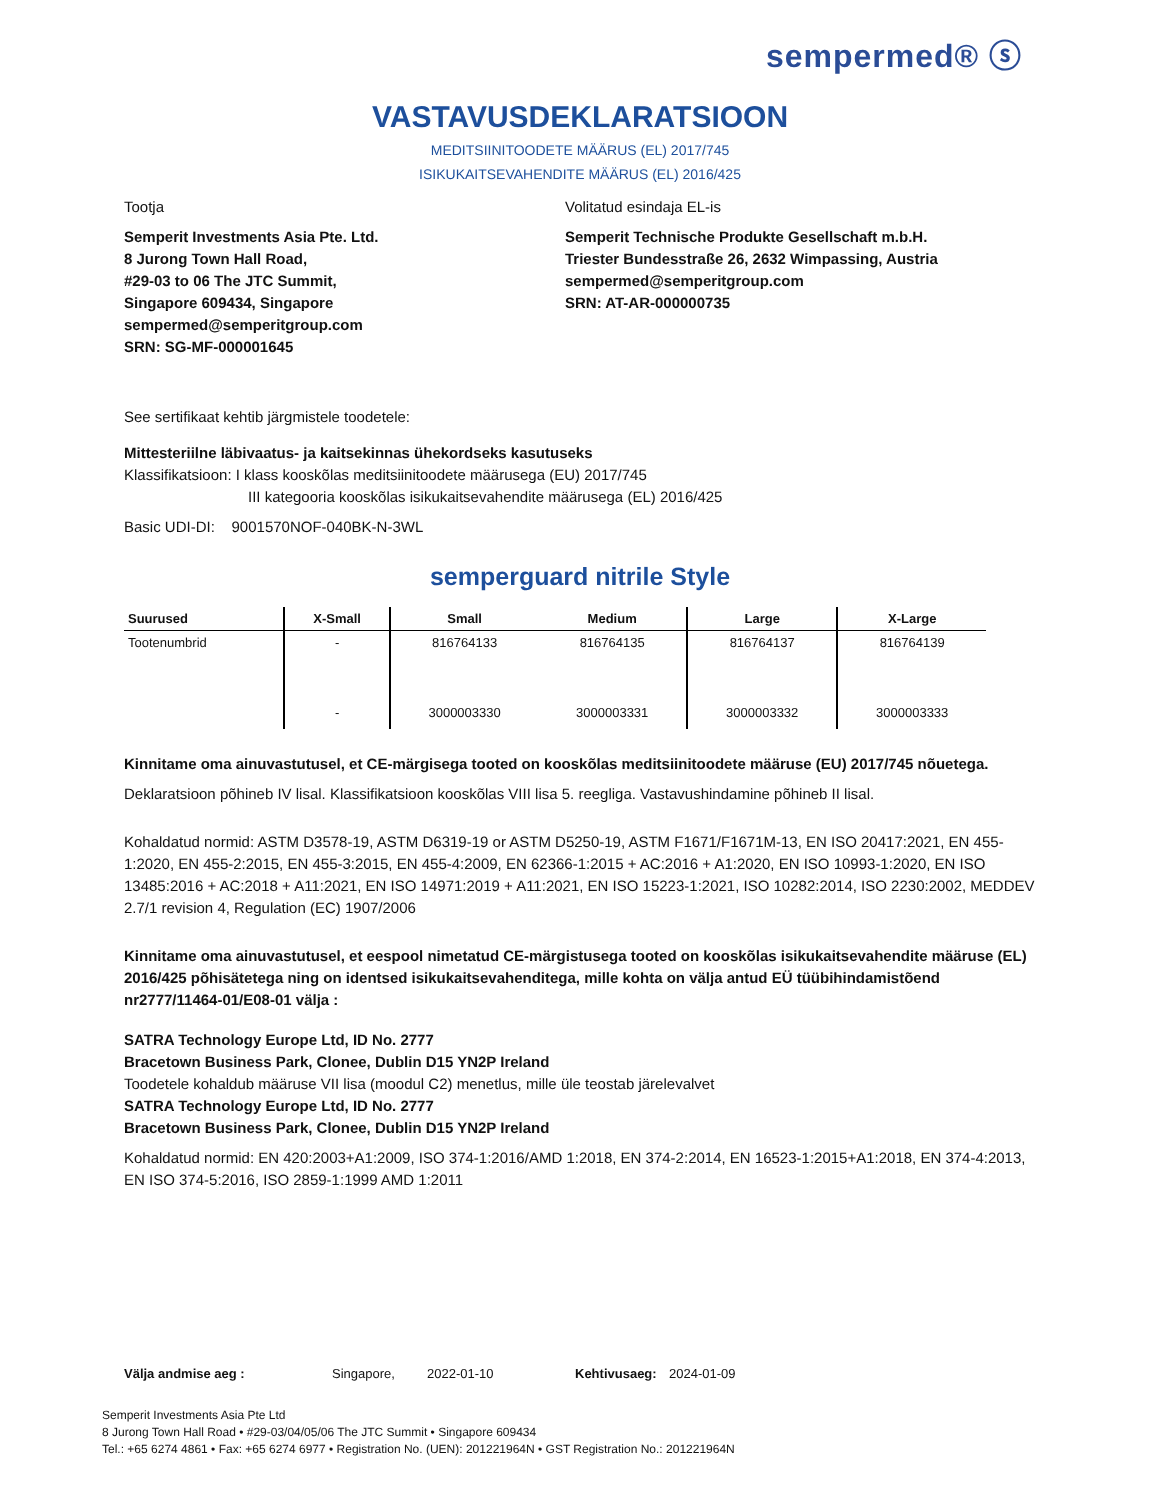sempermed® ⓢ
VASTAVUSDEKLARATSIOON
MEDITSIINITOODETE MÄÄRUS (EL) 2017/745
ISIKUKAITSEVAHENDITE MÄÄRUS (EL) 2016/425
Tootja
Semperit Investments Asia Pte. Ltd.
8 Jurong Town Hall Road,
#29-03 to 06 The JTC Summit,
Singapore 609434, Singapore
sempermed@semperitgroup.com
SRN: SG-MF-000001645
Volitatud esindaja EL-is
Semperit Technische Produkte Gesellschaft m.b.H.
Triester Bundesstraße 26, 2632 Wimpassing, Austria
sempermed@semperitgroup.com
SRN: AT-AR-000000735
See sertifikaat kehtib järgmistele toodetele:
Mittesteriilne läbivaatus- ja kaitsekinnas ühekordseks kasutuseks
Klassifikatsioon: I klass kooskõlas meditsiinitoodete määrusega (EU) 2017/745
III kategooria kooskõlas isikukaitsevahendite määrusega (EL) 2016/425
Basic UDI-DI: 9001570NOF-040BK-N-3WL
semperguard nitrile Style
| Suurused | X-Small | Small | Medium | Large | X-Large |
| --- | --- | --- | --- | --- | --- |
| Tootenumbrid | - | 816764133 | 816764135 | 816764137 | 816764139 |
| | - | 3000003330 | 3000003331 | 3000003332 | 3000003333 |
Kinnitame oma ainuvastutusel, et CE-märgisega tooted on kooskõlas meditsiinitoodete määruse (EU) 2017/745 nõuetega.
Deklaratsioon põhineb IV lisal. Klassifikatsioon kooskõlas VIII lisa 5. reegliga. Vastavushindamine põhineb II lisal.
Kohaldatud normid: ASTM D3578-19, ASTM D6319-19 or ASTM D5250-19, ASTM F1671/F1671M-13, EN ISO 20417:2021, EN 455-1:2020, EN 455-2:2015, EN 455-3:2015, EN 455-4:2009, EN 62366-1:2015 + AC:2016 + A1:2020, EN ISO 10993-1:2020, EN ISO 13485:2016 + AC:2018 + A11:2021, EN ISO 14971:2019 + A11:2021, EN ISO 15223-1:2021, ISO 10282:2014, ISO 2230:2002, MEDDEV 2.7/1 revision 4, Regulation (EC) 1907/2006
Kinnitame oma ainuvastutusel, et eespool nimetatud CE-märgistusega tooted on kooskõlas isikukaitsevahendite määruse (EL) 2016/425 põhisätetega ning on identsed isikukaitsevahenditega, mille kohta on välja antud EÜ tüübihindamistõend nr2777/11464-01/E08-01 välja :
SATRA Technology Europe Ltd, ID No. 2777
Bracetown Business Park, Clonee, Dublin D15 YN2P Ireland
Toodetele kohaldub määruse VII lisa (moodul C2) menetlus, mille üle teostab järelevalvet
SATRA Technology Europe Ltd, ID No. 2777
Bracetown Business Park, Clonee, Dublin D15 YN2P Ireland
Kohaldatud normid: EN 420:2003+A1:2009, ISO 374-1:2016/AMD 1:2018, EN 374-2:2014, EN 16523-1:2015+A1:2018, EN 374-4:2013, EN ISO 374-5:2016, ISO 2859-1:1999 AMD 1:2011
Välja andmise aeg : Singapore, 2022-01-10 Kehtivusaeg: 2024-01-09
Semperit Investments Asia Pte Ltd
8 Jurong Town Hall Road • #29-03/04/05/06 The JTC Summit • Singapore 609434
Tel.: +65 6274 4861 • Fax: +65 6274 6977 • Registration No. (UEN): 201221964N • GST Registration No.: 201221964N